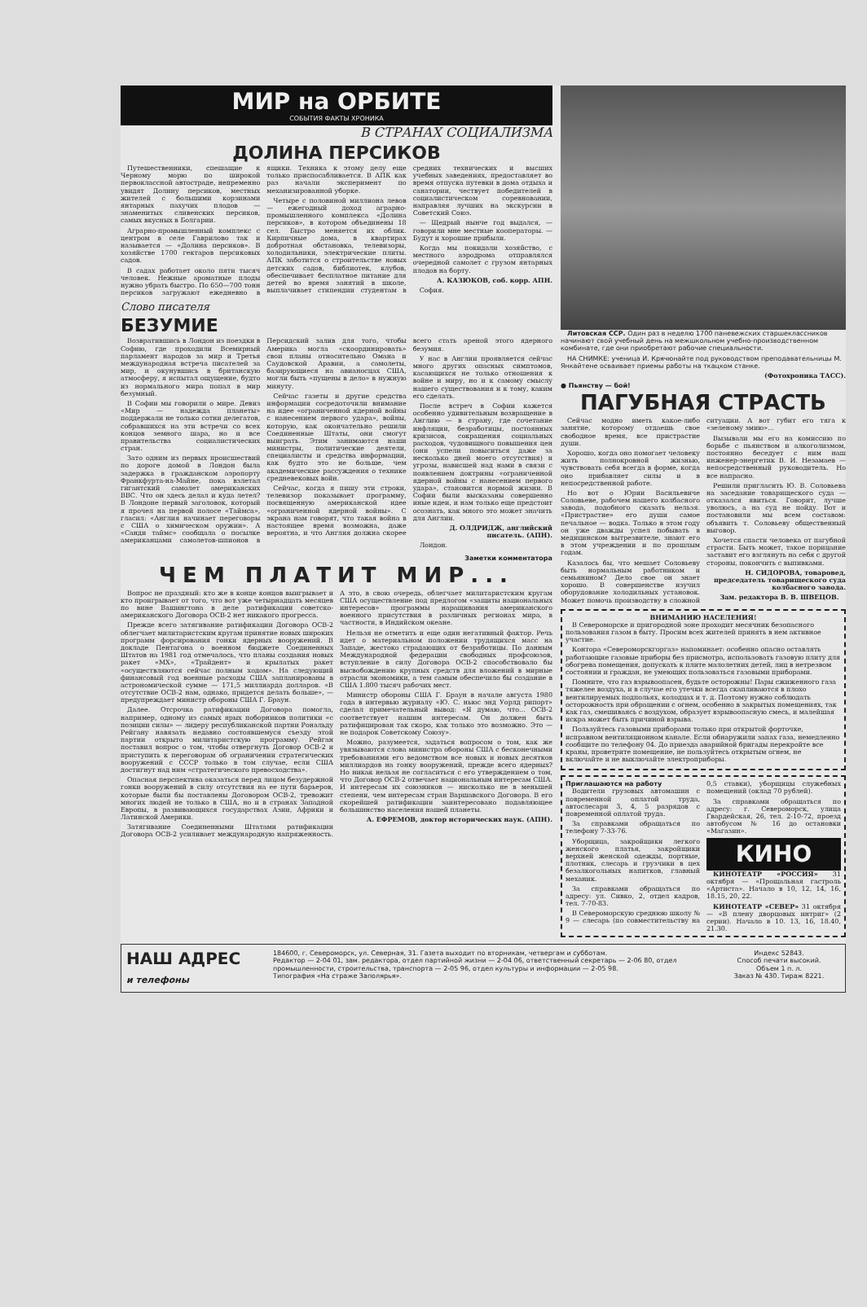МИР на ОРБИТЕ
СОБЫТИЯ ФАКТЫ ХРОНИКА
В СТРАНАХ СОЦИАЛИЗМА
ДОЛИНА ПЕРСИКОВ
Путешественники, спешащие к Черному морю по широкой первоклассной автостраде, непременно увидят Долину персиков, местных жителей с большими корзинами янтарных пахучих плодов — знаменитых сливенских персиков, самых вкусных в Болгарии.
Аграрно-промышленный комплекс с центром в селе Гаврилово так и называется — «Долина персиков». В хозяйстве 1700 гектаров персиковых садов.
В садах работает около пяти тысяч человек. Нежные ароматные плоды нужно убрать быстро. По 650—700 тонн персиков загружают ежедневно в ящики. Техника к этому делу еще только приспосабливается. В АПК как раз начали эксперимент по механизированной уборке.
Четыре с половиной миллиона левов — ежегодный доход аграрно-промышленного комплекса «Долина персиков», в котором объединены 18 сел. Быстро меняется их облик. Кирпичные дома, в квартирах добротная обстановка, телевизоры, холодильники, электрические плиты. АПК заботится о строительстве новых детских садов, библиотек, клубов, обеспечивает бесплатное питание для детей во время занятий в школе, выплачивает стипендии студентам в средних технических и высших учебных заведениях, предоставляет во время отпуска путевки в дома отдыха и санатории, чествует победителей в социалистическом соревновании, направляя лучших на экскурсии в Советский Союз.
— Щедрый нынче год выдался, — говорили мне местные кооператоры. — Будут и хорошие прибыли.
Когда мы покидали хозяйство, с местного аэродрома отправлялся очередной самолет с грузом янтарных плодов на борту.
А. КАЗЮКОВ, соб. корр. АПН.
София.
Слово писателя
БЕЗУМИЕ
Возвратившись в Лондон из поездки в Софию, где проходили Всемирный парламент народов за мир и Третья международная встреча писателей за мир, и окунувшись в британскую атмосферу, я испытал ощущение, будто из нормального мира попал в мир безумный.
В Софии мы говорили о мире. Девиз «Мир — надежда планеты» поддержали не только сотни делегатов, собравшихся на эти встречи со всех концов земного шара, но и все правительства социалистических стран.
Зато одним из первых происшествий по дороге домой в Лондон была задержка в гражданском аэропорту Франкфурта-на-Майне, пока взлетал гигантский самолет американских ВВС. Что он здесь делал и куда летел? В Лондоне первый заголовок, который я прочел на первой полосе «Таймса», гласил: «Англия начинает переговоры с США о химическом оружии». А «Санди таймс» сообщала о посылке американцами самолетов-шпионов в Персидский залив для того, чтобы Америка могла «скоординировать» свои планы относительно Омана и Саудовской Аравии, а самолеты, базирующиеся на авианосцах США, могли быть «пущены в дело» в нужную минуту.
Сейчас газеты и другие средства информации сосредоточили внимание на идее «ограниченной ядерной войны с нанесением первого удара», войны, которую, как окончательно решили Соединенные Штаты, они смогут выиграть. Этим занимаются наши министры, политические деятели, специалисты и средства информации, как будто это не больше, чем академические рассуждения о технике средневековых войн.
Сейчас, когда я пишу эти строки, телевизор показывает программу, посвященную американской идее «ограниченной ядерной войны». С экрана нам говорят, что такая война в настоящее время возможна, даже вероятна, и что Англия должна скорее всего стать ареной этого ядерного безумия.
У нас в Англии проявляется сейчас много других опасных симптомов, касающихся не только отношения к войне и миру, но и к самому смыслу нашего существования и к тому, каким его сделать.
После встреч в Софии кажется особенно удивительным возвращение в Англию — в страну, где сочетание инфляции, безработицы, постоянных кризисов, сокращения социальных расходов, чудовищного повышения цен (они успели повыситься даже за несколько дней моего отсутствия) и угрозы, нависшей над нами в связи с появлением доктрины «ограниченной ядерной войны с нанесением первого удара», становится нормой жизни. В Софии были высказаны совершенно иные идеи, и нам только еще предстоит осознать, как много это может значить для Англии.
Д. ОЛДРИДЖ, английский писатель. (АПН).
Лондон.
Заметки комментатора
ЧЕМ ПЛАТИТ МИР...
Вопрос не праздный: кто же в конце концов выигрывает и кто проигрывает от того, что вот уже четырнадцать месяцев по вине Вашингтона в деле ратификации советско-американского Договора ОСВ-2 нет никакого прогресса.
Прежде всего затягивание ратификации Договора ОСВ-2 облегчает милитаристским кругам принятие новых широких программ форсирования гонки ядерных вооружений. В докладе Пентагона о военном бюджете Соединенных Штатов на 1981 год отмечалось, что планы создания новых ракет «МХ», «Трайдент» и крылатых ракет «осуществляются сейчас полным ходом». На следующий финансовый год военные расходы США запланированы в астрономической сумме — 171,5 миллиарда долларов. «В отсутствие ОСВ-2 нам, однако, придется делать больше», — предупреждает министр обороны США Г. Браун.
Далее. Отсрочка ратификации Договора помогла, например, одному из самых ярых поборников политики «с позиции силы» — лидеру республиканской партии Рональду Рейгану навязать недавно состоявшемуся съезду этой партии открыто милитаристскую программу. Рейган поставил вопрос о том, чтобы отвергнуть Договор ОСВ-2 и приступить к переговорам об ограничении стратегических вооружений с СССР только в том случае, если США достигнут над ним «стратегического превосходства».
Опасная перспектива оказаться перед лицом безудержной гонки вооружений в силу отсутствия на ее пути барьеров, которые были бы поставлены Договором ОСВ-2, тревожит многих людей не только в США, но и в странах Западной Европы, в развивающихся государствах Азии, Африки и Латинской Америки.
Затягивание Соединенными Штатами ратификации Договора ОСВ-2 усиливает международную напряженность. А это, в свою очередь, облегчает милитаристским кругам США осуществление под предлогом «защиты национальных интересов» программы наращивания американского военного присутствия в различных регионах мира, в частности, в Индийском океане.
Нельзя не отметить и еще один негативный фактор. Речь идет о материальном положении трудящихся масс на Западе, жестоко страдающих от безработицы. По данным Международной федерации свободных профсоюзов, вступление в силу Договора ОСВ-2 способствовало бы высвобождению крупных средств для вложений в мирные отрасли экономики, а тем самым обеспечило бы создание в США 1.800 тысяч рабочих мест.
Министр обороны США Г. Браун в начале августа 1980 года в интервью журналу «Ю. С. ньюс энд Уорлд рипорт» сделал примечательный вывод: «Я думаю, что... ОСВ-2 соответствует нашим интересам. Он должен быть ратифицирован так скоро, как только это возможно. Это — не подарок Советскому Союзу».
Можно, разумеется, задаться вопросом о том, как же увязываются слова министра обороны США с бесконечными требованиями его ведомством все новых и новых десятков миллиардов на гонку вооружений, прежде всего ядерных? Но никак нельзя не согласиться с его утверждением о том, что Договор ОСВ-2 отвечает национальным интересам США. И интересам их союзников — нисколько не в меньшей степени, чем интересам стран Варшавского Договора. В его скорейшей ратификации заинтересовано подавляющее большинство населения нашей планеты.
А. ЕФРЕМОВ, доктор исторических наук. (АПН).
Литовская ССР. Один раз в неделю 1700 паневежских старшеклассников начинают свой учебный день на межшкольном учебно-производственном комбинате, где они приобретают рабочие специальности.
НА СНИМКЕ: ученица И. Крячюнайте под руководством преподавательницы М. Янкайтене осваивает приемы работы на ткацком станке.
(Фотохроника ТАСС).
● Пьянству — бой!
ПАГУБНАЯ СТРАСТЬ
Сейчас модно иметь какое-либо занятие, которому отдаешь свое свободное время, все пристрастие души.
Хорошо, когда оно помогает человеку жить полнокровной жизнью, чувствовать себя всегда в форме, когда оно прибавляет силы и в непосредственной работе.
Но вот о Юрии Васильевиче Соловьеве, рабочем нашего колбасного завода, подобного сказать нельзя. «Пристрастие» его души самое печальное — водка. Только в этом году он уже дважды успел побывать в медицинском вытрезвителе, знают его в этом учреждении и по прошлым годам.
Казалось бы, что мешает Соловьеву быть нормальным работником и семьянином? Дело свое он знает хорошо. В совершенстве изучил оборудование холодильных установок. Может помочь производству в сложной ситуации. А вот губит его тяга к «зеленому змию»...
Вызывали мы его на комиссию по борьбе с пьянством и алкоголизмом, постоянно беседует с ним наш инженер-энергетик В. И. Незамаев — непосредственный руководитель. Но все напрасно.
Решили пригласить Ю. В. Соловьева на заседание товарищеского суда — отказался явиться. Говорит, лучше уволюсь, а на суд не пойду. Вот и постановили мы всем составом: объявить т. Соловьеву общественный выговор.
Хочется спасти человека от пагубной страсти. Быть может, такое порицание заставит его взглянуть на себя с другой стороны, покончить с выпивками.
Н. СИДОРОВА, товаровед, председатель товарищеского суда колбасного завода.
Зам. редактора В. В. ШВЕЦОВ.
ВНИМАНИЮ НАСЕЛЕНИЯ!
В Североморске и пригородной зоне проходит месячник безопасного пользования газом в быту. Просим всех жителей принять в нем активное участие.
Контора «Североморскгоргаз» напоминает: особенно опасно оставлять работающие газовые приборы без присмотра, использовать газовую плиту для обогрева помещения, допускать к плите малолетних детей, лиц в нетрезвом состоянии и граждан, не умеющих пользоваться газовыми приборами.
Помните, что газ взрывоопасен, будьте осторожны! Пары сжиженного газа тяжелее воздуха, и в случае его утечки всегда скапливаются в плохо вентилируемых подпольях, колодцах и т. д. Поэтому нужно соблюдать осторожность при обращении с огнем, особенно в закрытых помещениях, так как газ, смешиваясь с воздухом, образует взрывоопасную смесь, и малейшая искра может быть причиной взрыва.
Пользуйтесь газовыми приборами только при открытой форточке, исправном вентиляционном канале. Если обнаружили запах газа, немедленно сообщите по телефону 04. До приезда аварийной бригады перекройте все краны, проветрите помещение, не пользуйтесь открытым огнем, не включайте и не выключайте электроприборы.
Приглашаются на работу
Водители грузовых автомашин с повременной оплатой труда, автослесари 3, 4, 5 разрядов с повременной оплатой труда.
За справками обращаться по телефону 7-33-76.
Уборщица, закройщики легкого женского платья, закройщики верхней женской одежды, портные, плотник, слесарь и грузчики в цех безалкогольных напитков, главный механик.
За справками обращаться по адресу: ул. Сивко, 2, отдел кадров, тел. 7-70-83.
В Североморскую среднюю школу № 9 — слесарь (по совместительству на 0,5 ставки), уборщицы служебных помещений (оклад 70 рублей).
За справками обращаться по адресу: г. Североморск, улица Гвардейская, 26, тел. 2-10-72, проезд автобусом № 16 до остановки «Магазин».
КИНО
КИНОТЕАТР «РОССИЯ» 31 октября — «Прощальная гастроль «Артиста». Начало в 10, 12, 14, 16, 18.15, 20, 22.
КИНОТЕАТР «СЕВЕР» 31 октября — «В плену дворцовых интриг» (2 серии). Начало в 10. 13, 16, 18.40, 21.30.
НАШ АДРЕС
и телефоны
184600, г. Североморск, ул. Северная, 31. Газета выходит по вторникам, четвергам и субботам.
Редактор — 2-04 01, зам. редактора, отдел партийной жизни — 2-04 06, ответственный секретарь — 2-06 80, отдел промышленности, строительства, транспорта — 2-05 96, отдел культуры и информации — 2-05 98.
Типография «На страже Заполярья».
Индекс 52843.
Способ печати высокий.
Объем 1 п. л.
Заказ № 430. Тираж 8221.